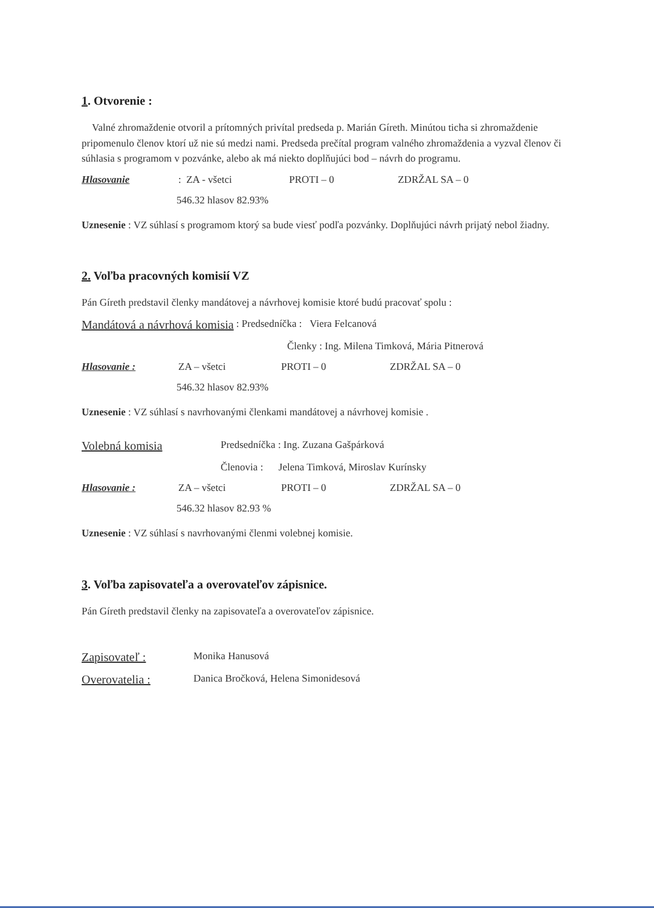1. Otvorenie :
Valné zhromaždenie otvoril a prítomných privítal predseda p. Marián Gíreth. Minútou ticha si zhromaždenie pripomenulo členov ktorí už nie sú medzi nami. Predseda prečítal program valného zhromaždenia a vyzval členov či súhlasia s programom v pozvánke, alebo ak má niekto doplňujúci bod – návrh do programu.
Hlasovanie : ZA - všetci PROTI – 0 ZDRŽAL SA – 0
546.32 hlasov 82.93%
Uznesenie : VZ súhlasí s programom ktorý sa bude viesť podľa pozvánky. Doplňujúci návrh prijatý nebol žiadny.
2. Voľba pracovných komisií VZ
Pán Gíreth predstavil členky mandátovej a návrhovej komisie ktoré budú pracovať spolu :
Mandátová a návrhová komisia : Predsedníčka : Viera Felcanová
Členky : Ing. Milena Timková, Mária Pitnerová
Hlasovanie : ZA – všetci PROTI – 0 ZDRŽAL SA – 0
546.32 hlasov 82.93%
Uznesenie : VZ súhlasí s navrhovanými členkami mandátovej a návrhovej komisie .
Volebná komisia Predsedníčka : Ing. Zuzana Gašpárková
Členovia : Jelena Timková, Miroslav Kurínsky
Hlasovanie : ZA – všetci PROTI – 0 ZDRŽAL SA – 0
546.32 hlasov 82.93 %
Uznesenie : VZ súhlasí s navrhovanými členmi volebnej komisie.
3. Voľba zapisovateľa a overovateľov zápisnice.
Pán Gíreth predstavil členky na zapisovateľa a overovateľov zápisnice.
Zapisovateľ : Monika Hanusová
Overovatelia : Danica Bročková, Helena Simonidesová